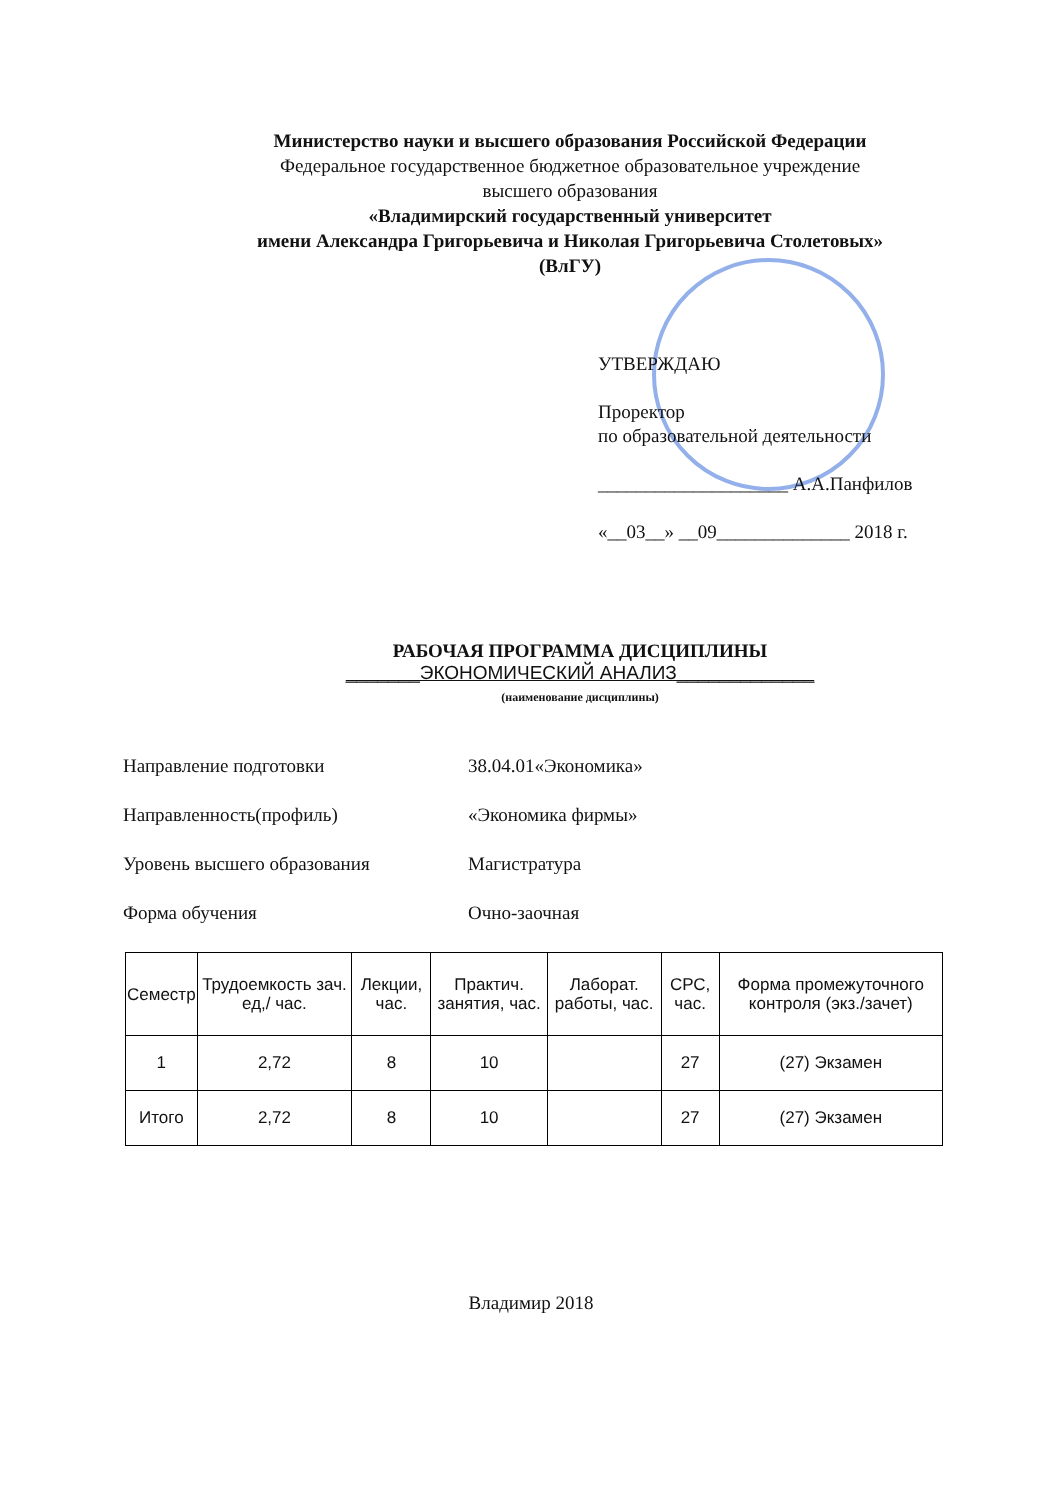Министерство науки и высшего образования Российской Федерации
Федеральное государственное бюджетное образовательное учреждение
высшего образования
«Владимирский государственный университет
имени Александра Григорьевича и Николая Григорьевича Столетовых»
(ВлГУ)
УТВЕРЖДАЮ
Проректор
по образовательной деятельности
____________________ А.А.Панфилов
«__03__» __09______________ 2018 г.
РАБОЧАЯ ПРОГРАММА ДИСЦИПЛИНЫ
_______ЭКОНОМИЧЕСКИЙ АНАЛИЗ_____________
(наименование дисциплины)
Направление подготовки 38.04.01«Экономика»
Направленность(профиль) «Экономика фирмы»
Уровень высшего образования Магистратура
Форма обучения Очно-заочная
| Семестр | Трудоемкость зач. ед,/ час. | Лекции, час. | Практич. занятия, час. | Лаборат. работы, час. | СРС, час. | Форма промежуточного контроля (экз./зачет) |
| --- | --- | --- | --- | --- | --- | --- |
| 1 | 2,72 | 8 | 10 | | 27 | (27) Экзамен |
| Итого | 2,72 | 8 | 10 | | 27 | (27) Экзамен |
Владимир 2018